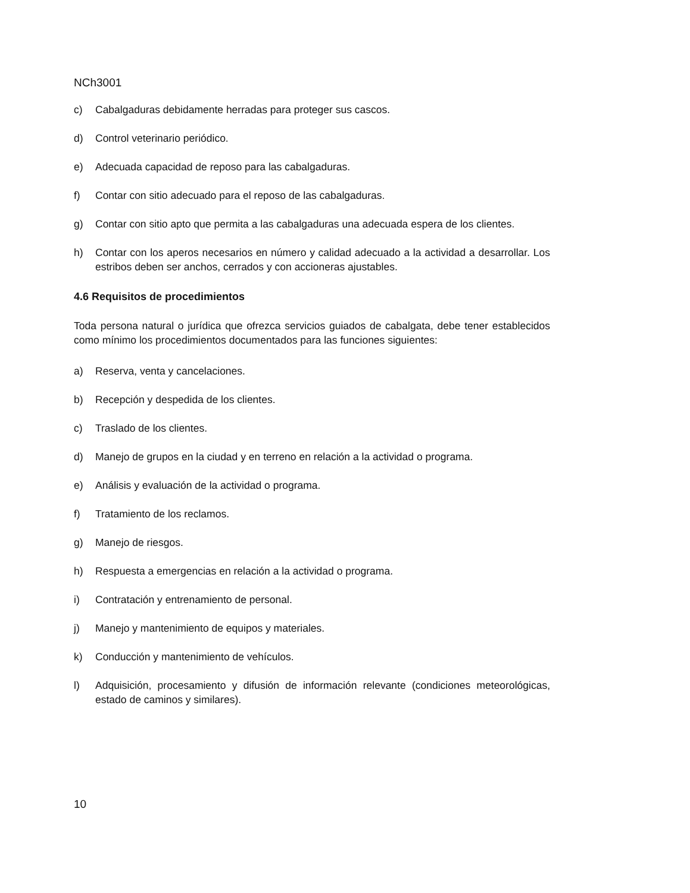NCh3001
c) Cabalgaduras debidamente herradas para proteger sus cascos.
d) Control veterinario periódico.
e) Adecuada capacidad de reposo para las cabalgaduras.
f) Contar con sitio adecuado para el reposo de las cabalgaduras.
g) Contar con sitio apto que permita a las cabalgaduras una adecuada espera de los clientes.
h) Contar con los aperos necesarios en número y calidad adecuado a la actividad a desarrollar. Los estribos deben ser anchos, cerrados y con accioneras ajustables.
4.6 Requisitos de procedimientos
Toda persona natural o jurídica que ofrezca servicios guiados de cabalgata, debe tener establecidos como mínimo los procedimientos documentados para las funciones siguientes:
a) Reserva, venta y cancelaciones.
b) Recepción y despedida de los clientes.
c) Traslado de los clientes.
d) Manejo de grupos en la ciudad y en terreno en relación a la actividad o programa.
e) Análisis y evaluación de la actividad o programa.
f) Tratamiento de los reclamos.
g) Manejo de riesgos.
h) Respuesta a emergencias en relación a la actividad o programa.
i) Contratación y entrenamiento de personal.
j) Manejo y mantenimiento de equipos y materiales.
k) Conducción y mantenimiento de vehículos.
l) Adquisición, procesamiento y difusión de información relevante (condiciones meteorológicas, estado de caminos y similares).
10